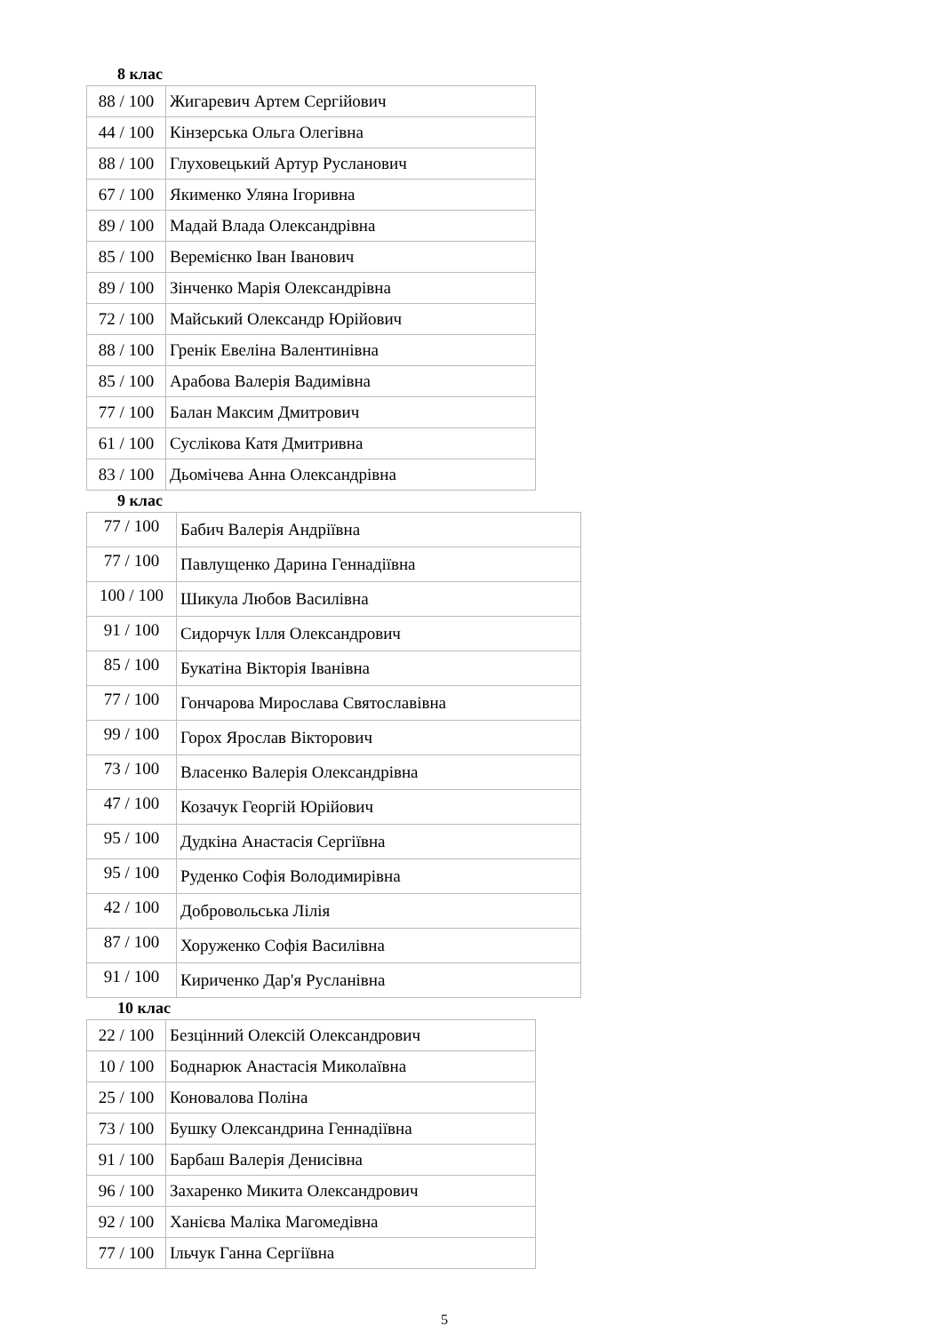8 клас
| 88 / 100 | Жигаревич Артем Сергійович |
| 44 / 100 | Кінзерська Ольга Олегівна |
| 88 / 100 | Глуховецький Артур Русланович |
| 67 / 100 | Якименко Уляна Ігоривна |
| 89 / 100 | Мадай Влада Олександрівна |
| 85 / 100 | Веремієнко Іван Іванович |
| 89 / 100 | Зінченко Марія Олександрівна |
| 72 / 100 | Майський Олександр Юрійович |
| 88 / 100 | Гренік Евеліна Валентинівна |
| 85 / 100 | Арабова Валерія Вадимівна |
| 77 / 100 | Балан Максим Дмитрович |
| 61 / 100 | Суслікова Катя Дмитривна |
| 83 / 100 | Дьомічева Анна Олександрівна |
9 клас
| 77 / 100 | Бабич Валерія Андріївна |
| 77 / 100 | Павлущенко Дарина Геннадіївна |
| 100 / 100 | Шикула Любов Василівна |
| 91 / 100 | Сидорчук Ілля Олександрович |
| 85 / 100 | Букатіна Вікторія Іванівна |
| 77 / 100 | Гончарова Мирослава Святославівна |
| 99 / 100 | Горох Ярослав Вікторович |
| 73 / 100 | Власенко Валерія Олександрівна |
| 47 / 100 | Козачук Георгій Юрійович |
| 95 / 100 | Дудкіна Анастасія Сергіївна |
| 95 / 100 | Руденко Софія Володимирівна |
| 42 / 100 | Добровольська Лілія |
| 87 / 100 | Хоруженко Софія Василівна |
| 91 / 100 | Кириченко Дар'я Русланівна |
10 клас
| 22 / 100 | Безцінний Олексій Олександрович |
| 10 / 100 | Боднарюк Анастасія Миколаївна |
| 25 / 100 | Коновалова Поліна |
| 73 / 100 | Бушку Олександрина Геннадіївна |
| 91 / 100 | Барбаш Валерія Денисівна |
| 96 / 100 | Захаренко Микита Олександрович |
| 92 / 100 | Ханієва Маліка Магомедівна |
| 77 / 100 | Ільчук Ганна Сергіївна |
5